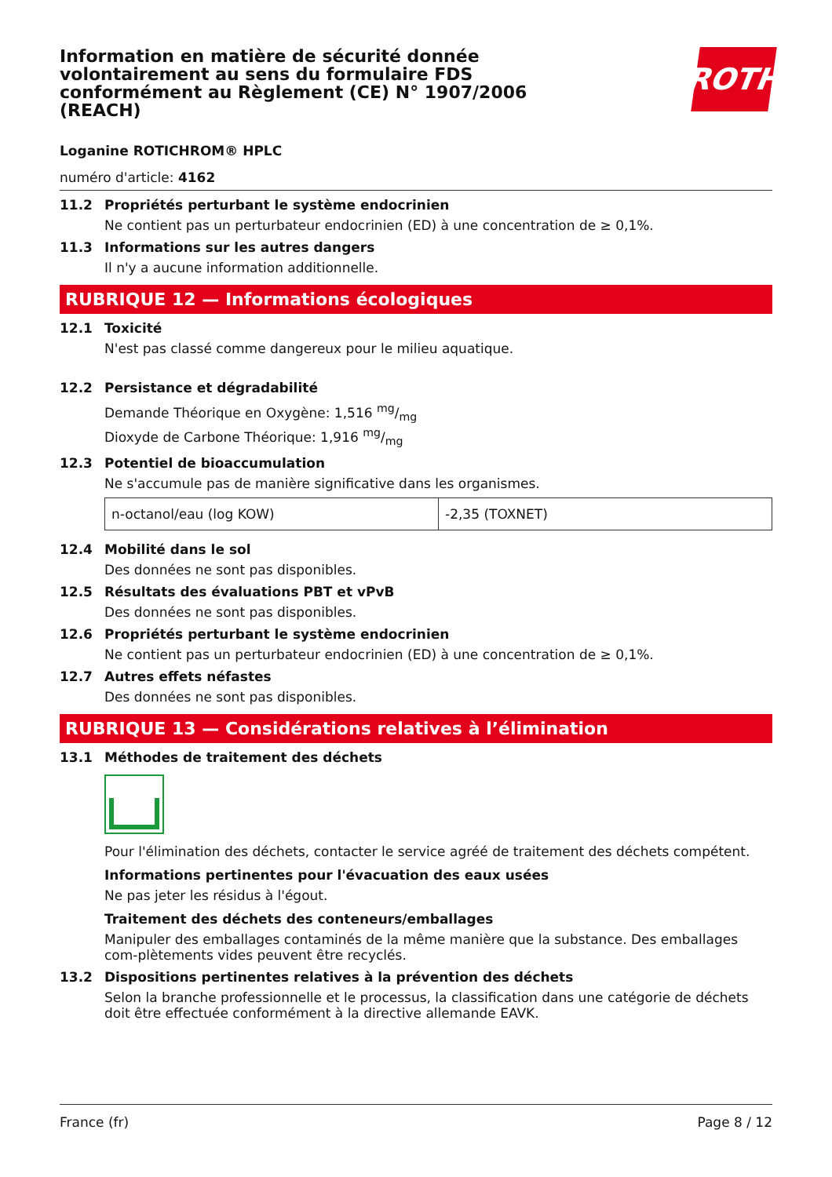ROTH
Information en matière de sécurité donnée volontairement au sens du formulaire FDS conformément au Règlement (CE) N° 1907/2006 (REACH)
Loganine ROTICHROM® HPLC
numéro d'article: 4162
11.2 Propriétés perturbant le système endocrinien
Ne contient pas un perturbateur endocrinien (ED) à une concentration de ≥ 0,1%.
11.3 Informations sur les autres dangers
Il n'y a aucune information additionnelle.
RUBRIQUE 12 — Informations écologiques
12.1 Toxicité
N'est pas classé comme dangereux pour le milieu aquatique.
12.2 Persistance et dégradabilité
Demande Théorique en Oxygène: 1,516 mg/mg
Dioxyde de Carbone Théorique: 1,916 mg/mg
12.3 Potentiel de bioaccumulation
Ne s'accumule pas de manière significative dans les organismes.
| n-octanol/eau (log KOW) | -2,35 (TOXNET) |
12.4 Mobilité dans le sol
Des données ne sont pas disponibles.
12.5 Résultats des évaluations PBT et vPvB
Des données ne sont pas disponibles.
12.6 Propriétés perturbant le système endocrinien
Ne contient pas un perturbateur endocrinien (ED) à une concentration de ≥ 0,1%.
12.7 Autres effets néfastes
Des données ne sont pas disponibles.
RUBRIQUE 13 — Considérations relatives à l’élimination
13.1 Méthodes de traitement des déchets
Pour l'élimination des déchets, contacter le service agréé de traitement des déchets compétent.
Informations pertinentes pour l'évacuation des eaux usées
Ne pas jeter les résidus à l'égout.
Traitement des déchets des conteneurs/emballages
Manipuler des emballages contaminés de la même manière que la substance. Des emballages com-plètements vides peuvent être recyclés.
13.2 Dispositions pertinentes relatives à la prévention des déchets
Selon la branche professionnelle et le processus, la classification dans une catégorie de déchets doit être effectuée conformément à la directive allemande EAVK.
France (fr) Page 8 / 12